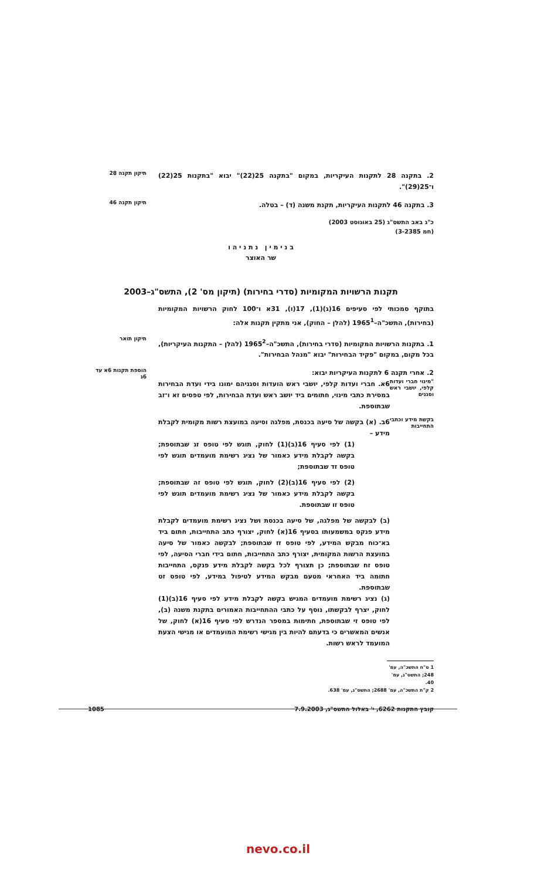2. בתקנה 28 לתקנות העיקריות, במקום "בתקנה 25(22)" יבוא "בתקנות 25(22) ו־25(29)".
תיקון תקנה 28
3. בתקנה 46 לתקנות העיקריות, תקנת משנה (ד) – בטלה.
תיקון תקנה 46
כ"ג באב התשס"ג (25 באוגוסט 2003)
(חמ 3-2385)
ב נ י מ י ן נ ת נ י ה ו
שר האוצר
תקנות הרשויות המקומיות (סדרי בחירות) (תיקון מס' 2), התשס"ג–2003
בתוקף סמכותי לפי סעיפים 16(ג)(1), 17(ו), 31א ו־100 לחוק הרשויות המקומיות (בחירות), התשכ"ה–1965<sup>1</sup> (להלן – החוק), אני מתקין תקנות אלה:
1. בתקנות הרשויות המקומיות (סדרי בחירות), התשכ"ה–1965<sup>2</sup> (להלן – התקנות העיקריות), בכל מקום, במקום "פקיד הבחירות" יבוא "מנהל הבחירות".
תיקון תואר
2. אחרי תקנה 6 לתקנות העיקריות יבוא:
"מינוי חברי ועדות קלפי, יושבי ראש וסגנים
6א. חברי ועדות קלפי, יושבי ראש הועדות וסגניהם ימונו בידי ועדת הבחירות במסירת כתבי מינוי, חתומים ביד יושב ראש ועדת הבחירות, לפי טפסים זא ו־זב שבתוספת.
בקשת מידע וכתבי התחייבות
6ב. (א) בקשה של סיעה בכנסת, מפלגה וסיעה במועצת רשות מקומית לקבלת מידע –
(1) לפי סעיף 16(ב)(1) לחוק, תוגש לפי טופס זג שבתוספת; בקשה לקבלת מידע כאמור של נציג רשימת מועמדים תוגש לפי טופס זד שבתוספת;
(2) לפי סעיף 16(ב)(2) לחוק, תוגש לפי טופס זה שבתוספת; בקשה לקבלת מידע כאמור של נציג רשימת מועמדים תוגש לפי טופס זו שבתוספת.
(ב) לבקשה של מפלגה, של סיעה בכנסת ושל נציג רשימת מועמדים לקבלת מידע פנקס במשמעותו בסעיף 16(א) לחוק, יצורף כתב התחייבות, חתום ביד בא־כוח מבקש המידע, לפי טופס זז שבתוספת; לבקשה כאמור של סיעה במועצת הרשות המקומית, יצורף כתב התחייבות, חתום בידי חברי הסיעה, לפי טופס זח שבתוספת; כן תצורף לכל בקשה לקבלת מידע פנקס, התחייבות חתומה ביד האחראי מטעם מבקש המידע לטיפול במידע, לפי טופס זט שבתוספת.
(ג) נציג רשימת מועמדים המגיש בקשה לקבלת מידע לפי סעיף 16(ב)(1) לחוק, יצרף לבקשתו, נוסף על כתבי ההתחייבות האמורים בתקנת משנה (ב), לפי טופס זי שבתוספת, חתימות במספר הנדרש לפי סעיף 16(א) לחוק, של אנשים המאשרים כי בדעתם להיות בין מגישי רשימת המועמדים או מגישי הצעת המועמד לראש רשות.
הוספת תקנות 6א עד 6ג
1 ס"ח התשכ"ה, עמ' 248; התשס"ג, עמ' 40.
2 ק"ת התשכ"ה, עמ' 2688; התשס"ג, עמ' 638.
קובץ התקנות 6262, י' באלול התשס"ג, 7.9.2003 1085
nevo.co.il